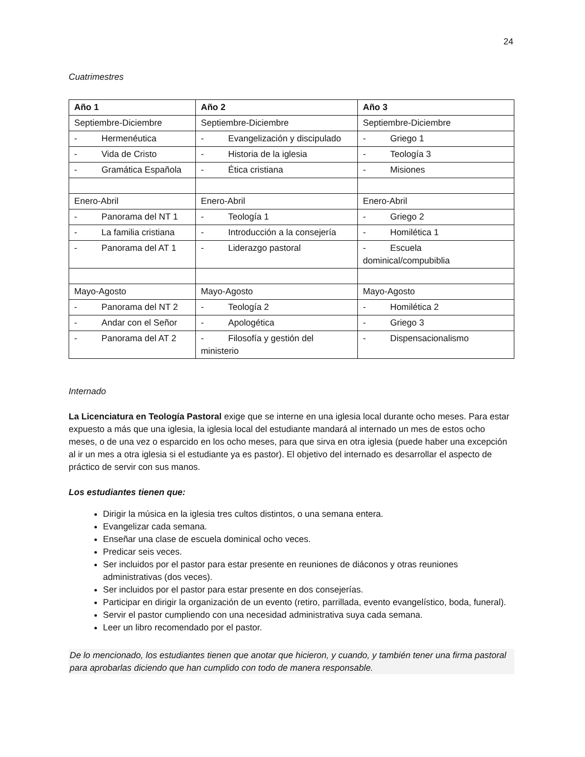24
Cuatrimestres
| Año 1 | Año 2 | Año 3 |
| --- | --- | --- |
| Septiembre-Diciembre | Septiembre-Diciembre | Septiembre-Diciembre |
| - Hermenéutica | - Evangelización y discipulado | - Griego 1 |
| - Vida de Cristo | - Historia de la iglesia | - Teología 3 |
| - Gramática Española | - Ética cristiana | - Misiones |
| Enero-Abril | Enero-Abril | Enero-Abril |
| - Panorama del NT 1 | - Teología 1 | - Griego 2 |
| - La familia cristiana | - Introducción a la consejería | - Homilética 1 |
| - Panorama del AT 1 | - Liderazgo pastoral | - Escuela dominical/compubiblia |
| Mayo-Agosto | Mayo-Agosto | Mayo-Agosto |
| - Panorama del NT 2 | - Teología 2 | - Homilética 2 |
| - Andar con el Señor | - Apologética | - Griego 3 |
| - Panorama del AT 2 | - Filosofía y gestión del ministerio | - Dispensacionalismo |
Internado
La Licenciatura en Teología Pastoral exige que se interne en una iglesia local durante ocho meses. Para estar expuesto a más que una iglesia, la iglesia local del estudiante mandará al internado un mes de estos ocho meses, o de una vez o esparcido en los ocho meses, para que sirva en otra iglesia (puede haber una excepción al ir un mes a otra iglesia si el estudiante ya es pastor). El objetivo del internado es desarrollar el aspecto de práctico de servir con sus manos.
Los estudiantes tienen que:
Dirigir la música en la iglesia tres cultos distintos, o una semana entera.
Evangelizar cada semana.
Enseñar una clase de escuela dominical ocho veces.
Predicar seis veces.
Ser incluidos por el pastor para estar presente en reuniones de diáconos y otras reuniones administrativas (dos veces).
Ser incluidos por el pastor para estar presente en dos consejerías.
Participar en dirigir la organización de un evento (retiro, parrillada, evento evangelístico, boda, funeral).
Servir el pastor cumpliendo con una necesidad administrativa suya cada semana.
Leer un libro recomendado por el pastor.
De lo mencionado, los estudiantes tienen que anotar que hicieron, y cuando, y también tener una firma pastoral para aprobarlas diciendo que han cumplido con todo de manera responsable.